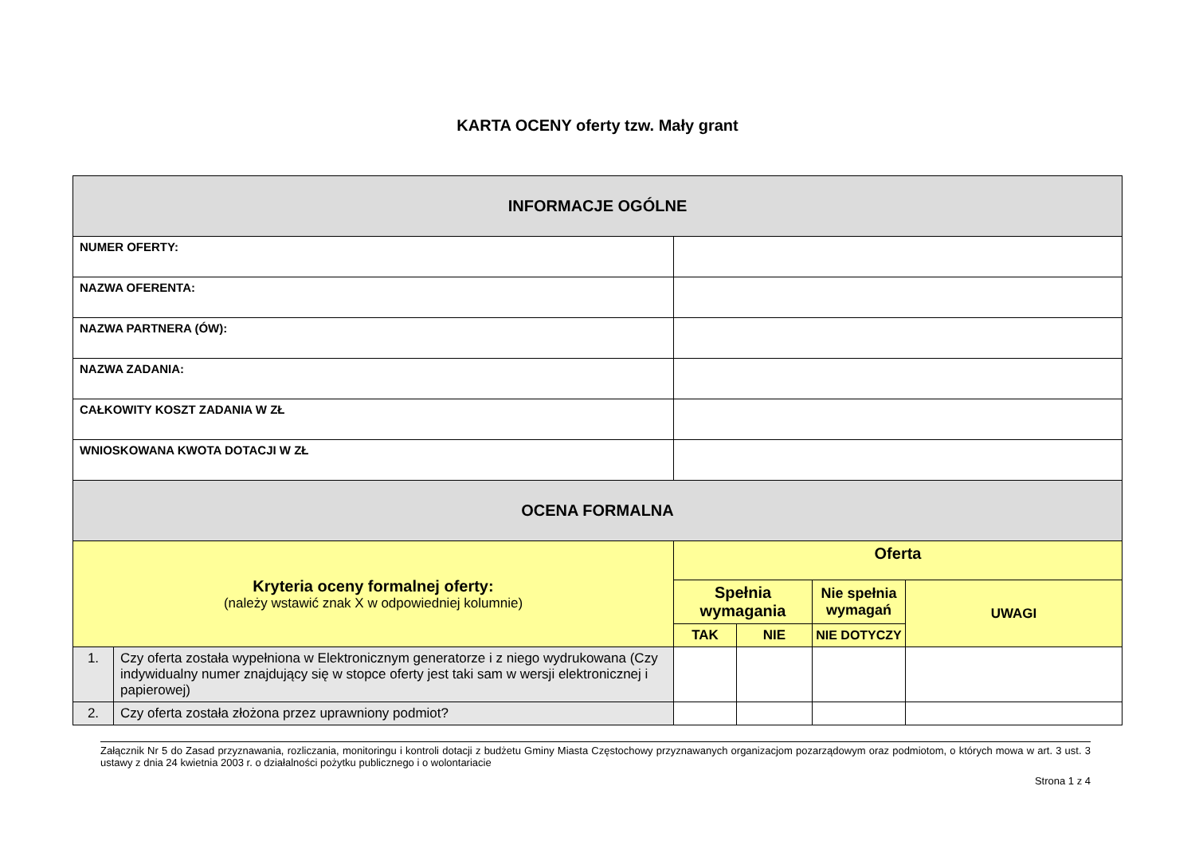KARTA OCENY oferty tzw. Mały grant
| INFORMACJE OGÓLNE | | | | | |
| NUMER OFERTY: | | | | | |
| NAZWA OFERENTA: | | | | | |
| NAZWA PARTNERA (ÓW): | | | | | |
| NAZWA ZADANIA: | | | | | |
| CAŁKOWITY KOSZT ZADANIA W ZŁ | | | | | |
| WNIOSKOWANA KWOTA DOTACJI W ZŁ | | | | | |
| OCENA FORMALNA | | | | | |
| Kryteria oceny formalnej oferty: (należy wstawić znak X w odpowiedniej kolumnie) | | Oferta | | | |
| | | Spełnia wymagania | | Nie spełnia wymagań | UWAGI |
| | | TAK | NIE | NIE DOTYCZY | |
| 1. | Czy oferta została wypełniona w Elektronicznym generatorze i z niego wydrukowana (Czy indywidualny numer znajdujący się w stopce oferty jest taki sam w wersji elektronicznej i papierowej) | | | | |
| 2. | Czy oferta została złożona przez uprawniony podmiot? | | | | |
Załącznik Nr 5 do Zasad przyznawania, rozliczania, monitoringu i kontroli dotacji z budżetu Gminy Miasta Częstochowy przyznawanych organizacjom pozarządowym oraz podmiotom, o których mowa w art. 3 ust. 3 ustawy z dnia 24 kwietnia 2003 r. o działalności pożytku publicznego i o wolontariacie
Strona 1 z 4